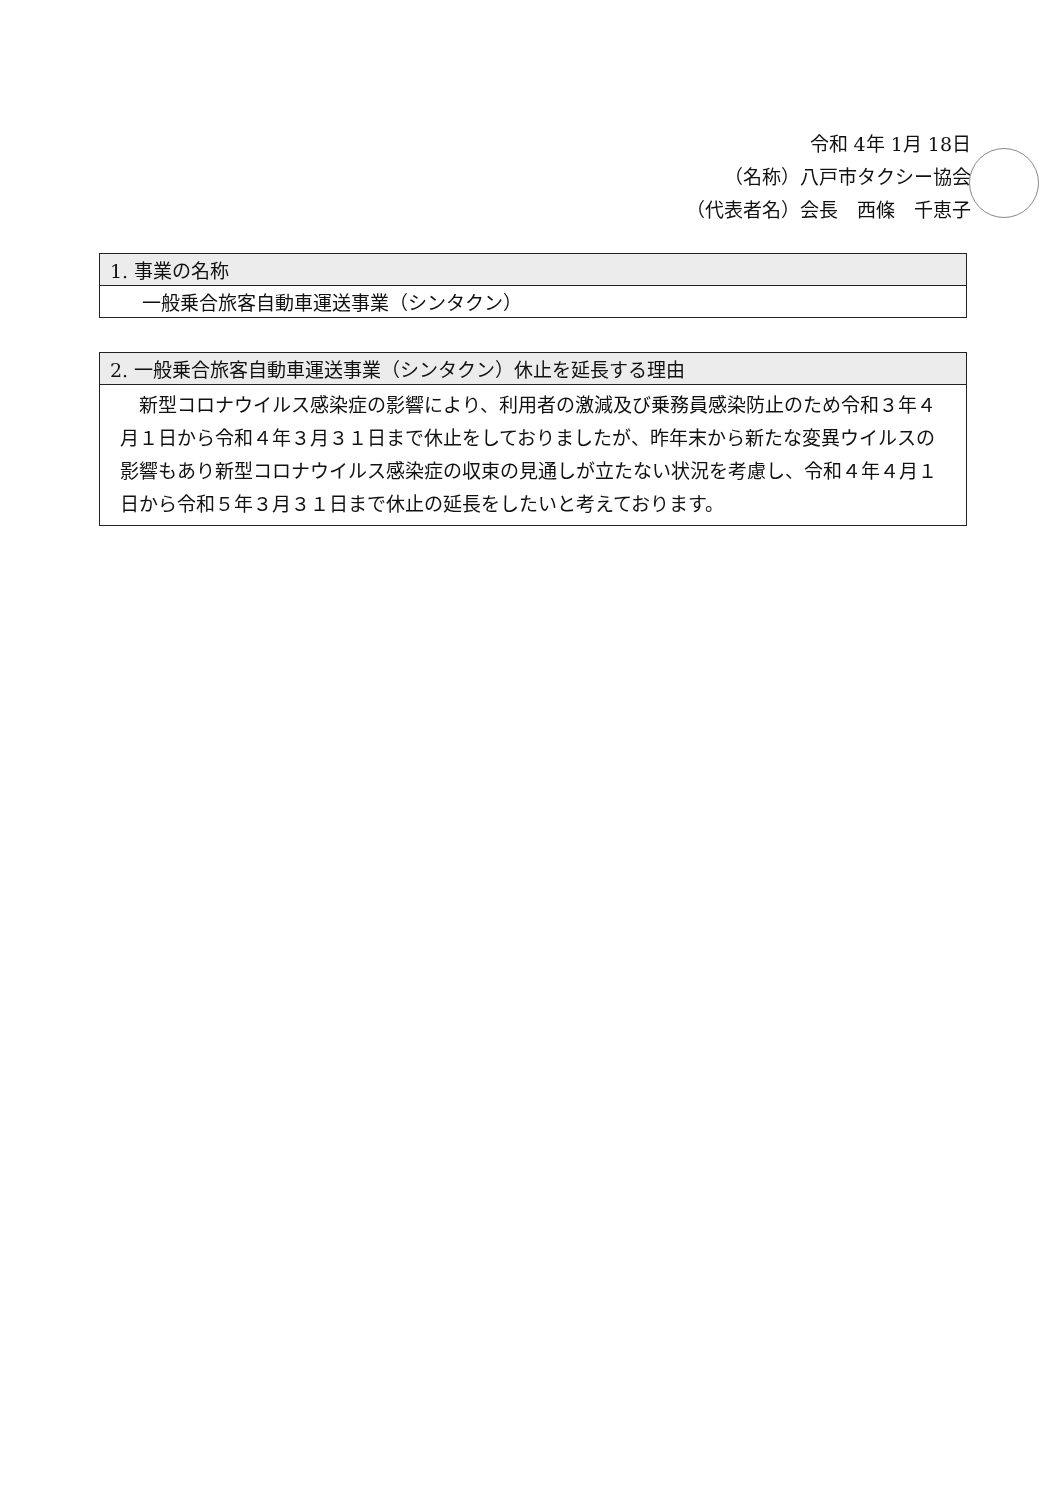令和 4年 1月 18日
（名称）八戸市タクシー協会
（代表者名）会長　西條　千恵子
| 1. 事業の名称 |
| --- |
| 一般乗合旅客自動車運送事業（シンタクン） |
| 2. 一般乗合旅客自動車運送事業（シンタクン）休止を延長する理由 |
| --- |
| 新型コロナウイルス感染症の影響により、利用者の激減及び乗務員感染防止のため令和３年４月１日から令和４年３月３１日まで休止をしておりましたが、昨年末から新たな変異ウイルスの影響もあり新型コロナウイルス感染症の収束の見通しが立たない状況を考慮し、令和４年４月１日から令和５年３月３１日まで休止の延長をしたいと考えております。 |